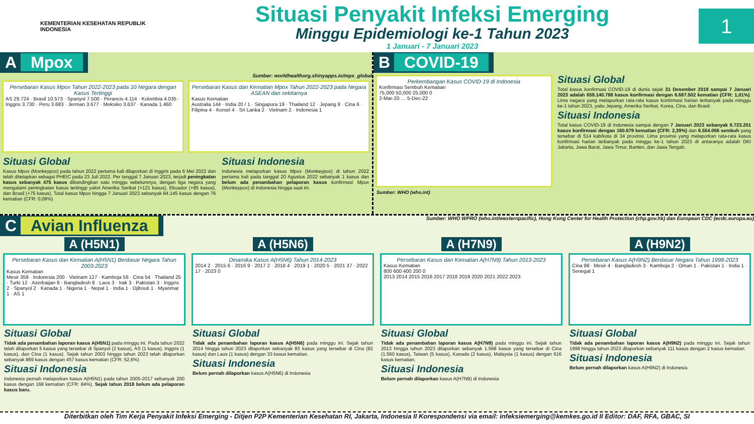KEMENTERIAN KESEHATAN REPUBLIK INDONESIA
Situasi Penyakit Infeksi Emerging
Minggu Epidemiologi ke-1 Tahun 2023
1 Januari - 7 Januari 2023
1
A Mpox
Sumber: worldhealthorg.shinyapps.io/mpx_global
Persebaran Kasus Mpox Tahun 2022-2023 pada 10 Negara dengan Kasus Tertinggi
AS 29.724 · Brasil 10.573 · Spanyol 7.500 · Perancis 4.114 · Kolombia 4.035 · Inggris 3.730 · Peru 3.683 · Jerman 3.677 · Meksiko 3.637 · Kanada 1.460
Persebaran Kasus dan Kematian Mpox Tahun 2022-2023 pada Negara ASEAN dan sekitarnya
Kasus Kematian
Australia 144 · India 20 / 1 · Singapura 19 · Thailand 12 · Jepang 8 · Cina 6 · Filipina 4 · Korsel 4 · Sri Lanka 2 · Vietnam 2 · Indonesia 1
Situasi Global
Kasus Mpox (Monkeypox) pada tahun 2022 pertama kali dilaporkan di Inggris pada 6 Mei 2022 dan telah ditetapkan sebagai PHEIC pada 23 Juli 2022. Per tanggal 7 Januari 2023, terjadi peningkatan kasus sebanyak 475 kasus dibandingkan satu minggu sebelumnya, dengan tiga negara yang mengalami peningkatan kasus tertinggi yakni Amerika Serikat (+121 kasus), Ekuador (+95 kasus), dan Brasil (+75 kasus). Total kasus Mpox hingga 7 Januari 2023 sebanyak 84.145 kasus dengan 76 kematian (CFR: 0,09%)
Situasi Indonesia
Indonesia melaporkan kasus Mpox (Monkeypox) di tahun 2022 pertama kali pada tanggal 20 Agustus 2022 sebanyak 1 kasus dan belum ada penambahan pelaporan kasus konfirmasi Mpox (Monkeypox) di Indonesia hingga saat ini.
B COVID-19
Perkembangan Kasus COVID-19 di Indonesia
Konfirmasi Sembuh Kematian
75,000 50,000 25,000 0
2-Mar-20 … 5-Dec-22
Sumber: WHO (who.int)
Situasi Global
Total kasus konfirmasi COVID-19 di dunia sejak 31 Desember 2019 sampai 7 Januari 2023 adalah 659.140.788 kasus konfirmasi dengan 6.687.502 kematian (CFR: 1,01%). Lima negara yang melaporkan rata-rata kasus konfirmasi harian terbanyak pada minggu ke-1 tahun 2023, yaitu Jepang, Amerika Serikat, Korea, Cina, dan Brasil.
Situasi Indonesia
Total kasus COVID-19 di Indonesia sampai dengan 7 Januari 2023 sebanyak 6.723.201 kasus konfirmasi dengan 160.679 kematian (CFR: 2,39%) dan 6.554.066 sembuh yang tersebar di 514 kab/kota di 34 provinsi. Lima provinsi yang melaporkan rata-rata kasus konfirmasi harian terbanyak pada minggu ke-1 tahun 2023 di antaranya adalah DKI Jakarta, Jawa Barat, Jawa Timur, Banten, dan Jawa Tengah.
C Avian Influenza
Sumber: WHO WPRO (who.int/westernpacific), Hong Kong Center for Health Protection (chp.gov.hk) dan European CDC (ecdc.europa.eu)
A (H5N1)
Persebaran Kasus dan Kematian A(H5N1) Berdasar Negara Tahun 2003-2023
Kasus Kematian
Mesir 359 · Indonesia 200 · Vietnam 127 · Kamboja 56 · Cina 54 · Thailand 25 · Turki 12 · Azerbaijan 8 · Bangladesh 8 · Laos 3 · Irak 3 · Pakistan 3 · Inggris 2 · Spanyol 2 · Kanada 1 · Nigeria 1 · Nepal 1 · India 1 · Djibouti 1 · Myanmar 1 · AS 1
Situasi Global
Tidak ada penambahan laporan kasus A(H5N1) pada minggu ini. Pada tahun 2022 telah dilaporkan 5 kasus yang tersebar di Spanyol (2 kasus), AS (1 kasus), Inggris (1 kasus), dan Cina (1 kasus). Sejak tahun 2003 hingga tahun 2023 telah dilaporkan sebanyak 869 kasus dengan 457 kasus kematian (CFR: 52,6%)
Situasi Indonesia
Indonesia pernah melaporkan kasus A(H5N1) pada tahun 2005-2017 sebanyak 200 kasus dengan 168 kematian (CFR: 84%). Sejak tahun 2018 belum ada pelaporan kasus baru.
A (H5N6)
Dinamika Kasus A(H5N6) Tahun 2014-2023
2014 2 · 2015 6 · 2016 9 · 2017 2 · 2018 4 · 2019 1 · 2020 5 · 2021 37 · 2022 17 · 2023 0
Situasi Global
Tidak ada penambahan laporan kasus A(H5N6) pada minggu ini. Sejak tahun 2014 hingga tahun 2023 dilaporkan sebanyak 83 kasus yang tersebar di Cina (82 kasus) dan Laos (1 kasus) dengan 33 kasus kematian.
Situasi Indonesia
Belum pernah dilaporkan kasus A(H5N6) di Indonesia
A (H7N9)
Persebaran Kasus dan Kematian A(H7N9) Tahun 2013-2023
Kasus Kematian
800 600 400 200 0
2013 2014 2015 2016 2017 2018 2019 2020 2021 2022 2023
Situasi Global
Tidak ada penambahan laporan kasus A(H7N9) pada minggu ini. Sejak tahun 2013 hingga tahun 2023 dilaporkan sebanyak 1.568 kasus yang tersebar di Cina (1.560 kasus), Taiwan (5 kasus), Kanada (2 kasus), Malaysia (1 kasus) dengan 616 kasus kematian.
Situasi Indonesia
Belum pernah dilaporkan kasus A(H7N9) di Indonesia
A (H9N2)
Persebaran Kasus A(H9N2) Berdasar Negara Tahun 1998-2023
Cina 98 · Mesir 4 · Bangladesh 3 · Kamboja 2 · Oman 1 · Pakistan 1 · India 1 · Senegal 1
Situasi Global
Tidak ada penambahan laporan kasus A(H9N2) pada minggu ini. Sejak tahun 1998 hingga tahun 2023 dilaporkan sebanyak 111 kasus dengan 2 kasus kematian.
Situasi Indonesia
Belum pernah dilaporkan kasus A(H9N2) di Indonesia
Diterbitkan oleh Tim Kerja Penyakit Infeksi Emerging - Ditjen P2P Kementerian Kesehatan RI, Jakarta, Indonesia II Korespondensi via email: infeksiemerging@kemkes.go.id II Editor: DAF, RFA, GBAC, SI